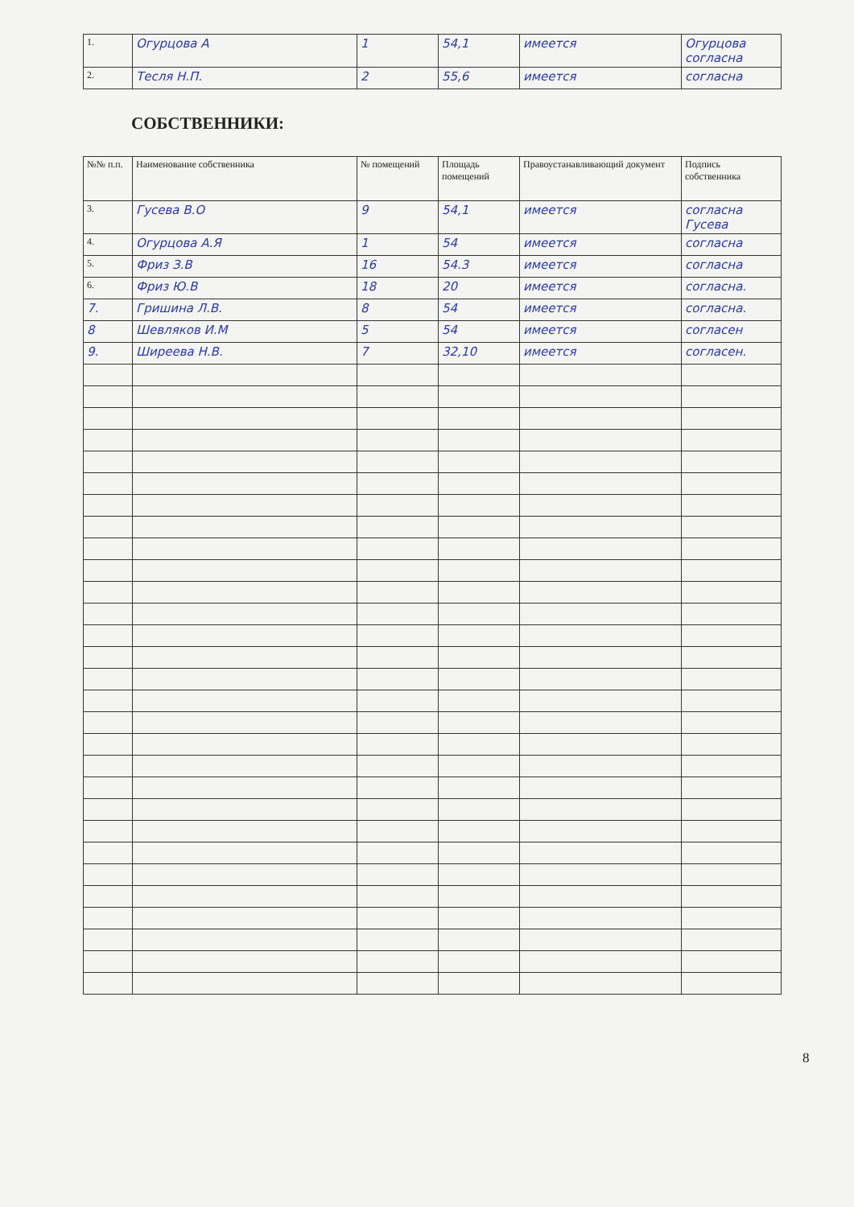| 1. | Огурцова А | 1 | 54,1 | имеется | Огурцова согласна |
| 2. | Тесля Н.П. | 2 | 55,6 | имеется | согласна |
СОБСТВЕННИКИ:
| №№ п.п. | Наименование собственника | № помещений | Площадь помещений | Правоустанавливающий документ | Подпись собственника |
| --- | --- | --- | --- | --- | --- |
| 3. | Гусева В.О | 9 | 54,1 | имеется | согласна Гусева |
| 4. | Огурцова А.Я | 1 | 54 | имеется | согласна |
| 5. | Фриз З.В | 16 | 54.3 | имеется | согласна |
| 6. | Фриз Ю.В | 18 | 20 | имеется | согласна. |
| 7. | Гришина Л.В. | 8 | 54 | имеется | согласна. |
| 8 | Шевляков И.М | 5 | 54 | имеется | согласен |
| 9. | Ширеева Н.В. | 7 | 32,10 | имеется | согласен. |
8